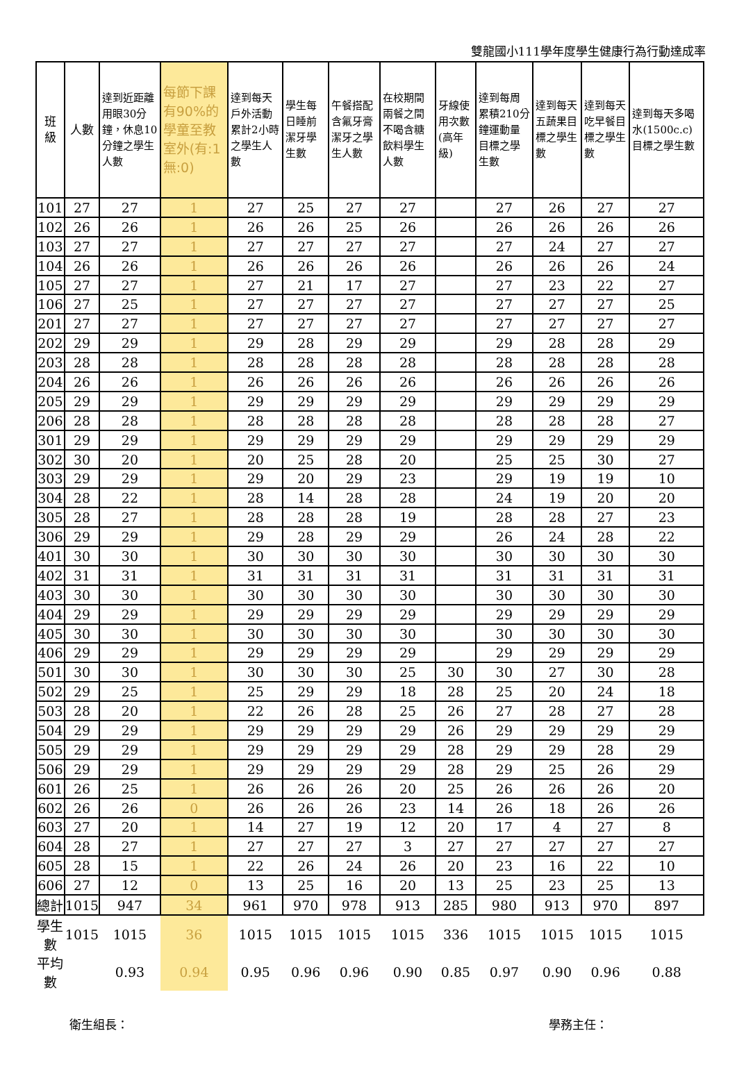雙龍國小111學年度學生健康行為行動達成率
| 班級 | 人數 | 達到近距離用眼30分鐘，休息10分鐘之學生人數 | 每節下課有90%的學童至教室外(有:1 無:0) | 達到每天戶外活動累計2小時之學生人數 | 學生每日睡前潔牙學生數 | 午餐搭配含氟牙膏潔牙之學生人數 | 在校期間兩餐之間不喝含糖飲料學生人數 | 牙線使用次數(高年級) | 達到每周累積210分鐘運動量目標之學生數 | 達到每天五蔬果目標之學生數 | 達到每天吃早餐目標之學生數 | 達到每天多喝水(1500c.c)目標之學生數 |
| --- | --- | --- | --- | --- | --- | --- | --- | --- | --- | --- | --- | --- |
| 101 | 27 | 27 | 1 | 27 | 25 | 27 | 27 | | 27 | 26 | 27 | 27 |
| 102 | 26 | 26 | 1 | 26 | 26 | 25 | 26 | | 26 | 26 | 26 | 26 |
| 103 | 27 | 27 | 1 | 27 | 27 | 27 | 27 | | 27 | 24 | 27 | 27 |
| 104 | 26 | 26 | 1 | 26 | 26 | 26 | 26 | | 26 | 26 | 26 | 24 |
| 105 | 27 | 27 | 1 | 27 | 21 | 17 | 27 | | 27 | 23 | 22 | 27 |
| 106 | 27 | 25 | 1 | 27 | 27 | 27 | 27 | | 27 | 27 | 27 | 25 |
| 201 | 27 | 27 | 1 | 27 | 27 | 27 | 27 | | 27 | 27 | 27 | 27 |
| 202 | 29 | 29 | 1 | 29 | 28 | 29 | 29 | | 29 | 28 | 28 | 29 |
| 203 | 28 | 28 | 1 | 28 | 28 | 28 | 28 | | 28 | 28 | 28 | 28 |
| 204 | 26 | 26 | 1 | 26 | 26 | 26 | 26 | | 26 | 26 | 26 | 26 |
| 205 | 29 | 29 | 1 | 29 | 29 | 29 | 29 | | 29 | 29 | 29 | 29 |
| 206 | 28 | 28 | 1 | 28 | 28 | 28 | 28 | | 28 | 28 | 28 | 27 |
| 301 | 29 | 29 | 1 | 29 | 29 | 29 | 29 | | 29 | 29 | 29 | 29 |
| 302 | 30 | 20 | 1 | 20 | 25 | 28 | 20 | | 25 | 25 | 30 | 27 |
| 303 | 29 | 29 | 1 | 29 | 20 | 29 | 23 | | 29 | 19 | 19 | 10 |
| 304 | 28 | 22 | 1 | 28 | 14 | 28 | 28 | | 24 | 19 | 20 | 20 |
| 305 | 28 | 27 | 1 | 28 | 28 | 28 | 19 | | 28 | 28 | 27 | 23 |
| 306 | 29 | 29 | 1 | 29 | 28 | 29 | 29 | | 26 | 24 | 28 | 22 |
| 401 | 30 | 30 | 1 | 30 | 30 | 30 | 30 | | 30 | 30 | 30 | 30 |
| 402 | 31 | 31 | 1 | 31 | 31 | 31 | 31 | | 31 | 31 | 31 | 31 |
| 403 | 30 | 30 | 1 | 30 | 30 | 30 | 30 | | 30 | 30 | 30 | 30 |
| 404 | 29 | 29 | 1 | 29 | 29 | 29 | 29 | | 29 | 29 | 29 | 29 |
| 405 | 30 | 30 | 1 | 30 | 30 | 30 | 30 | | 30 | 30 | 30 | 30 |
| 406 | 29 | 29 | 1 | 29 | 29 | 29 | 29 | | 29 | 29 | 29 | 29 |
| 501 | 30 | 30 | 1 | 30 | 30 | 30 | 25 | 30 | 30 | 27 | 30 | 28 |
| 502 | 29 | 25 | 1 | 25 | 29 | 29 | 18 | 28 | 25 | 20 | 24 | 18 |
| 503 | 28 | 20 | 1 | 22 | 26 | 28 | 25 | 26 | 27 | 28 | 27 | 28 |
| 504 | 29 | 29 | 1 | 29 | 29 | 29 | 29 | 26 | 29 | 29 | 29 | 29 |
| 505 | 29 | 29 | 1 | 29 | 29 | 29 | 29 | 28 | 29 | 29 | 28 | 29 |
| 506 | 29 | 29 | 1 | 29 | 29 | 29 | 29 | 28 | 29 | 25 | 26 | 29 |
| 601 | 26 | 25 | 1 | 26 | 26 | 26 | 20 | 25 | 26 | 26 | 26 | 20 |
| 602 | 26 | 26 | 0 | 26 | 26 | 26 | 23 | 14 | 26 | 18 | 26 | 26 |
| 603 | 27 | 20 | 1 | 14 | 27 | 19 | 12 | 20 | 17 | 4 | 27 | 8 |
| 604 | 28 | 27 | 1 | 27 | 27 | 27 | 3 | 27 | 27 | 27 | 27 | 27 |
| 605 | 28 | 15 | 1 | 22 | 26 | 24 | 26 | 20 | 23 | 16 | 22 | 10 |
| 606 | 27 | 12 | 0 | 13 | 25 | 16 | 20 | 13 | 25 | 23 | 25 | 13 |
| 總計 | 1015 | 947 | 34 | 961 | 970 | 978 | 913 | 285 | 980 | 913 | 970 | 897 |
| 學生數 | 1015 | 1015 | 36 | 1015 | 1015 | 1015 | 1015 | 336 | 1015 | 1015 | 1015 | 1015 |
| 平均數 | | 0.93 | 0.94 | 0.95 | 0.96 | 0.96 | 0.90 | 0.85 | 0.97 | 0.90 | 0.96 | 0.88 |
衛生組長： 學務主任：